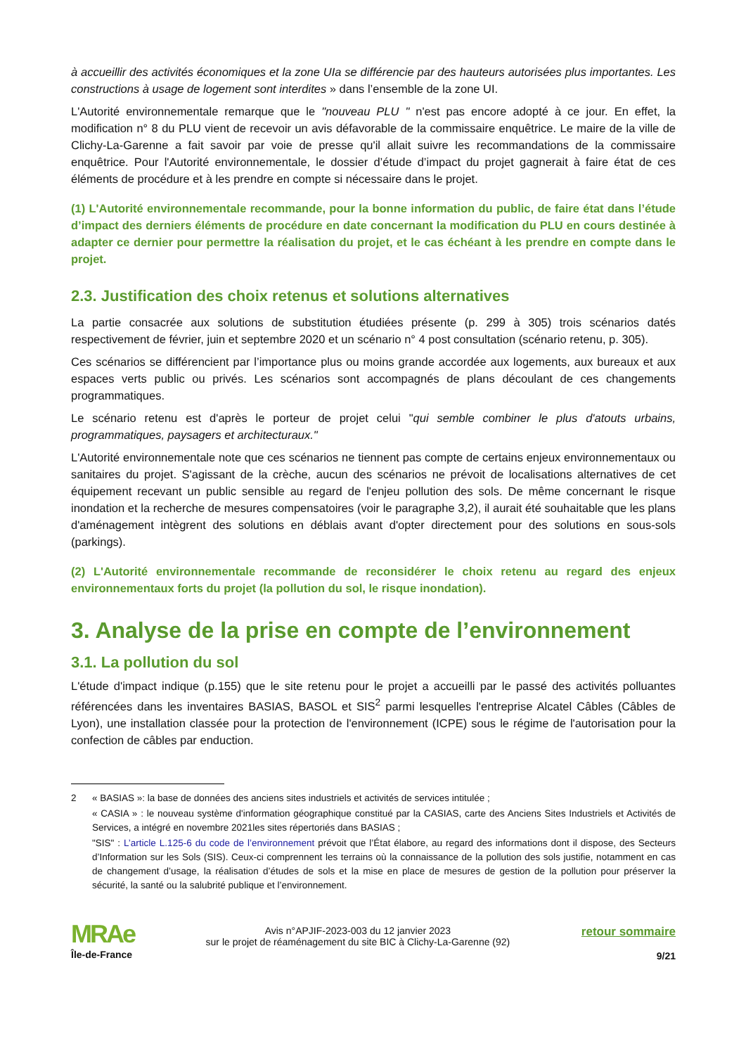à accueillir des activités économiques et la zone UIa se différencie par des hauteurs autorisées plus importantes. Les constructions à usage de logement sont interdites » dans l’ensemble de la zone UI.
L'Autorité environnementale remarque que le "nouveau PLU " n'est pas encore adopté à ce jour. En effet, la modification n° 8 du PLU vient de recevoir un avis défavorable de la commissaire enquêtrice. Le maire de la ville de Clichy-La-Garenne a fait savoir par voie de presse qu'il allait suivre les recommandations de la commissaire enquêtrice. Pour l'Autorité environnementale, le dossier d’étude d’impact du projet gagnerait à faire état de ces éléments de procédure et à les prendre en compte si nécessaire dans le projet.
(1) L'Autorité environnementale recommande, pour la bonne information du public, de faire état dans l’étude d’impact des derniers éléments de procédure en date concernant la modification du PLU en cours destinée à adapter ce dernier pour permettre la réalisation du projet, et le cas échéant à les prendre en compte dans le projet.
2.3. Justification des choix retenus et solutions alternatives
La partie consacrée aux solutions de substitution étudiées présente (p. 299 à 305) trois scénarios datés respectivement de février, juin et septembre 2020 et un scénario n° 4 post consultation (scénario retenu, p. 305).
Ces scénarios se différencient par l’importance plus ou moins grande accordée aux logements, aux bureaux et aux espaces verts public ou privés. Les scénarios sont accompagnés de plans découlant de ces changements programmatiques.
Le scénario retenu est d'après le porteur de projet celui "qui semble combiner le plus d'atouts urbains, programmatiques, paysagers et architecturaux."
L'Autorité environnementale note que ces scénarios ne tiennent pas compte de certains enjeux environnementaux ou sanitaires du projet. S'agissant de la crèche, aucun des scénarios ne prévoit de localisations alternatives de cet équipement recevant un public sensible au regard de l'enjeu pollution des sols. De même concernant le risque inondation et la recherche de mesures compensatoires (voir le paragraphe 3,2), il aurait été souhaitable que les plans d'aménagement intègrent des solutions en déblais avant d'opter directement pour des solutions en sous-sols (parkings).
(2) L'Autorité environnementale recommande de reconsidérer le choix retenu au regard des enjeux environnementaux forts du projet (la pollution du sol, le risque inondation).
3. Analyse de la prise en compte de l’environnement
3.1. La pollution du sol
L'étude d'impact indique (p.155) que le site retenu pour le projet a accueilli par le passé des activités polluantes référencées dans les inventaires BASIAS, BASOL et SIS<sup>2</sup> parmi lesquelles l'entreprise Alcatel Câbles (Câbles de Lyon), une installation classée pour la protection de l'environnement (ICPE) sous le régime de l'autorisation pour la confection de câbles par enduction.
2
« BASIAS »: la base de données des anciens sites industriels et activités de services intitulée ;
« CASIA » : le nouveau système d'information géographique constitué par la CASIAS, carte des Anciens Sites Industriels et Activités de Services, a intégré en novembre 2021les sites répertoriés dans BASIAS ;
"SIS" : L’article L.125-6 du code de l’environnement prévoit que l’État élabore, au regard des informations dont il dispose, des Secteurs d’Information sur les Sols (SIS). Ceux-ci comprennent les terrains où la connaissance de la pollution des sols justifie, notamment en cas de changement d’usage, la réalisation d’études de sols et la mise en place de mesures de gestion de la pollution pour préserver la sécurité, la santé ou la salubrité publique et l’environnement.
MRAe
Île-de-France
Avis n°APJIF-2023-003 du 12 janvier 2023
sur le projet de réaménagement du site BIC à Clichy-La-Garenne (92)
retour sommaire
9/21